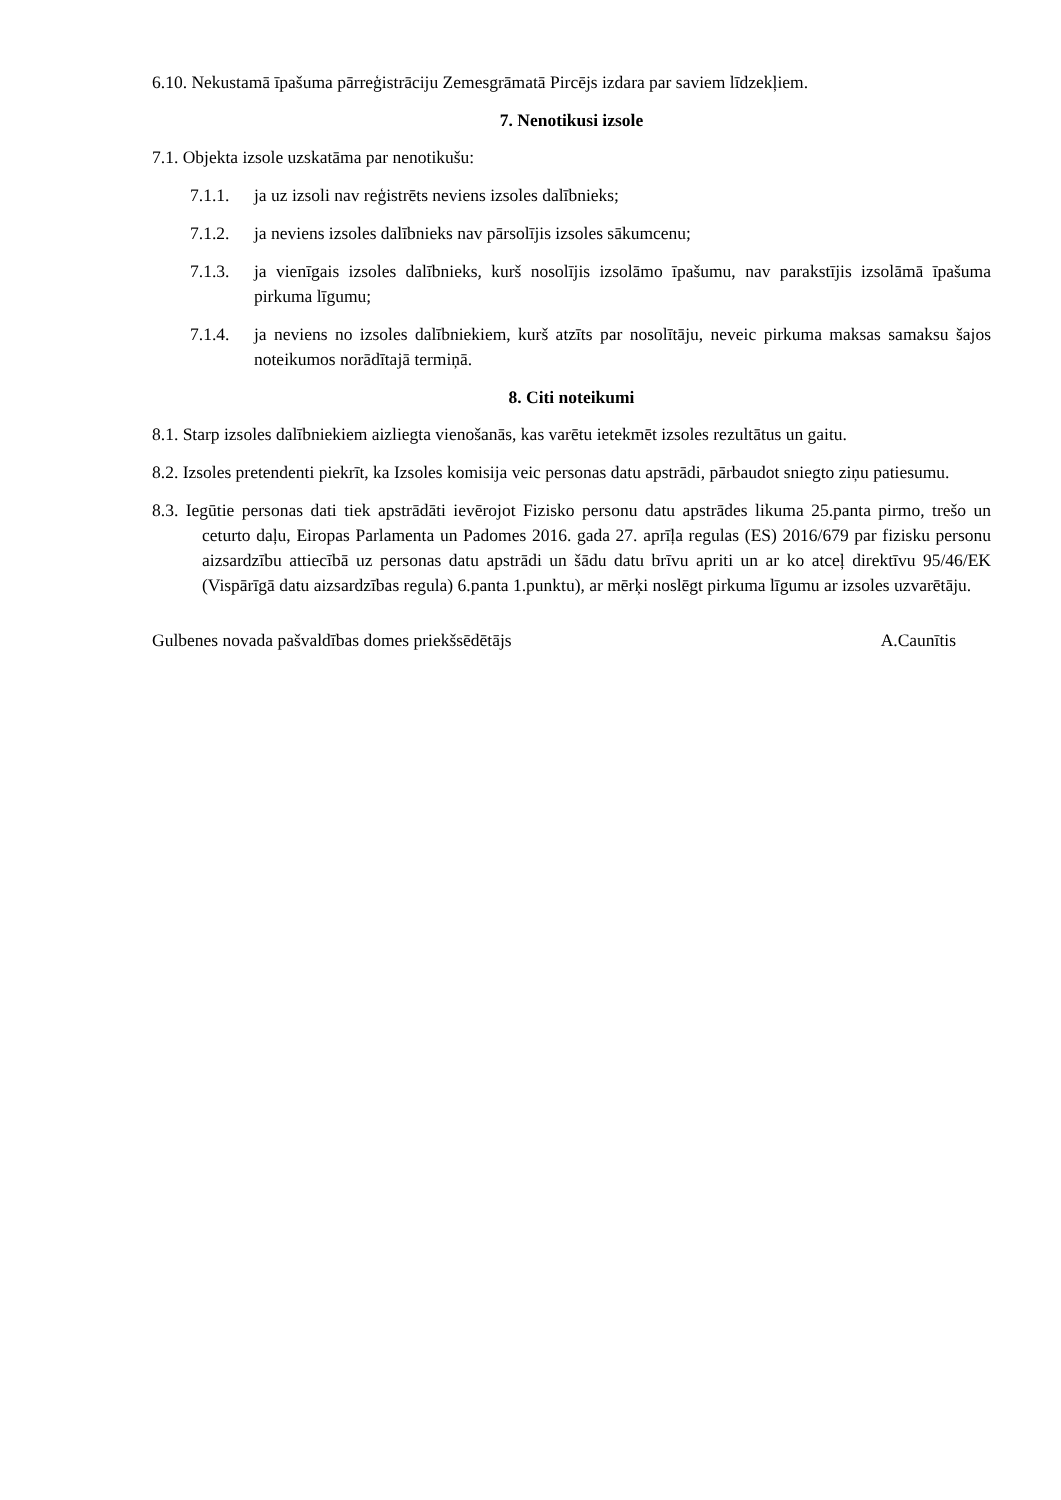6.10. Nekustamā īpašuma pārreģistrāciju Zemesgrāmatā Pircējs izdara par saviem līdzekļiem.
7. Nenotikusi izsole
7.1. Objekta izsole uzskatāma par nenotikušu:
7.1.1. ja uz izsoli nav reģistrēts neviens izsoles dalībnieks;
7.1.2. ja neviens izsoles dalībnieks nav pārsolījis izsoles sākumcenu;
7.1.3. ja vienīgais izsoles dalībnieks, kurš nosolījis izsolāmo īpašumu, nav parakstījis izsolāmā īpašuma pirkuma līgumu;
7.1.4. ja neviens no izsoles dalībniekiem, kurš atzīts par nosolītāju, neveic pirkuma maksas samaksu šajos noteikumos norādītajā termiņā.
8. Citi noteikumi
8.1. Starp izsoles dalībniekiem aizliegta vienošanās, kas varētu ietekmēt izsoles rezultātus un gaitu.
8.2. Izsoles pretendenti piekrīt, ka Izsoles komisija veic personas datu apstrādi, pārbaudot sniegto ziņu patiesumu.
8.3. Iegūtie personas dati tiek apstrādāti ievērojot Fizisko personu datu apstrādes likuma 25.panta pirmo, trešo un ceturto daļu, Eiropas Parlamenta un Padomes 2016. gada 27. aprīļa regulas (ES) 2016/679 par fizisku personu aizsardzību attiecībā uz personas datu apstrādi un šādu datu brīvu apriti un ar ko atceļ direktīvu 95/46/EK (Vispārīgā datu aizsardzības regula) 6.panta 1.punktu), ar mērķi noslēgt pirkuma līgumu ar izsoles uzvarētāju.
Gulbenes novada pašvaldības domes priekšsēdētājs A.Caunītis